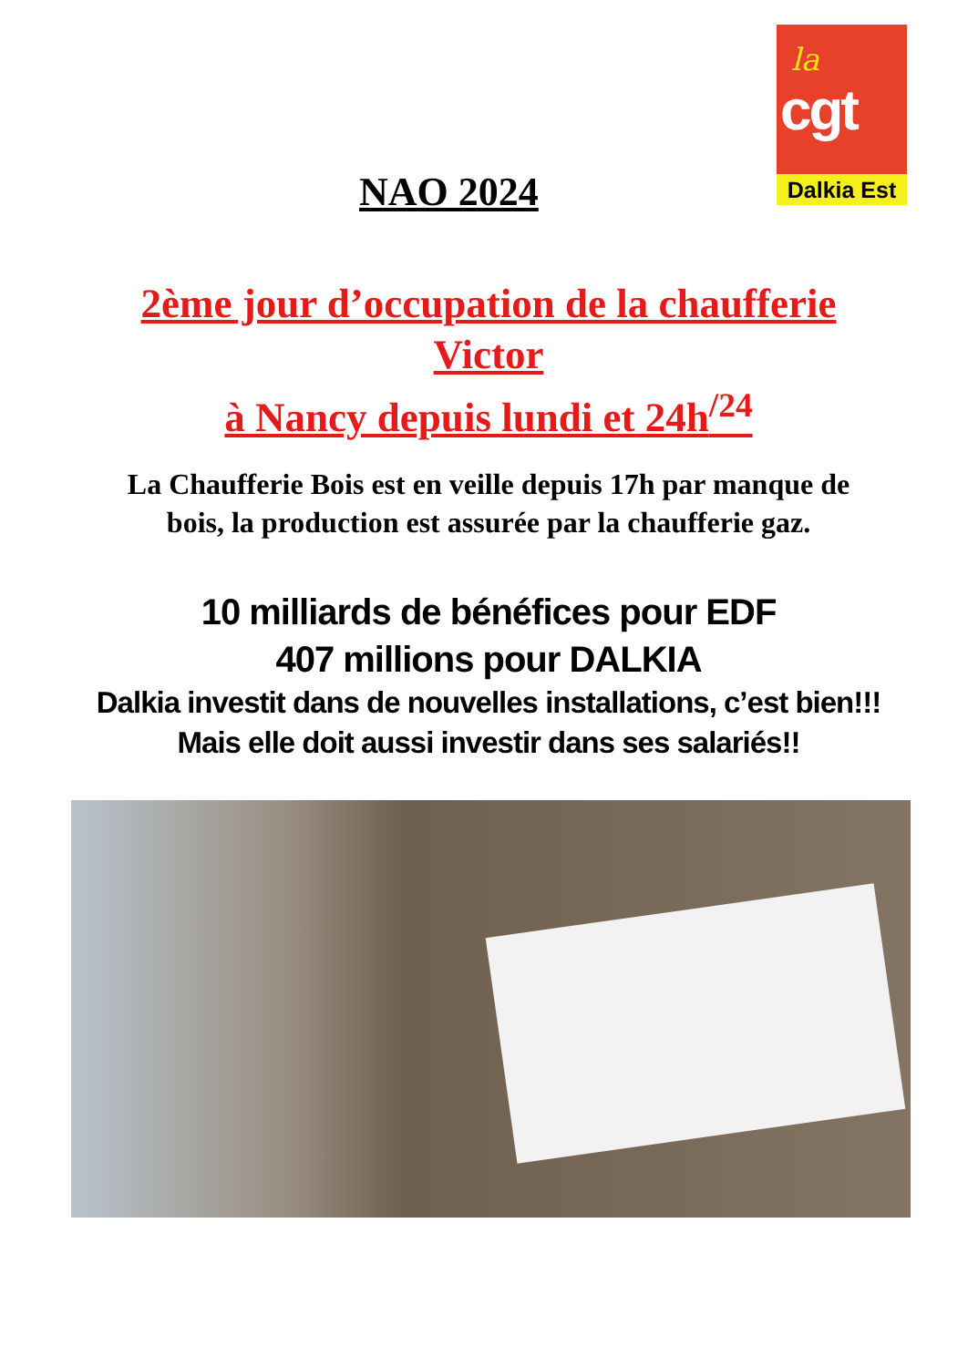la
cgt
Dalkia Est
NAO 2024
2ème jour d’occupation de la chaufferie
Victor
à Nancy depuis lundi et 24h<sup>/24</sup>
La Chaufferie Bois est en veille depuis 17h par manque de
bois, la production est assurée par la chaufferie gaz.
10 milliards de bénéfices pour EDF
407 millions pour DALKIA
Dalkia investit dans de nouvelles installations, c’est bien!!!
Mais elle doit aussi investir dans ses salariés!!